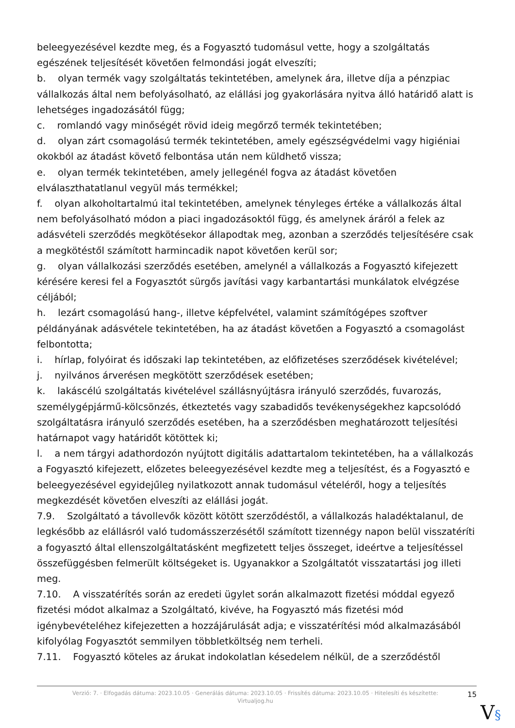beleegyezésével kezdte meg, és a Fogyasztó tudomásul vette, hogy a szolgáltatás egészének teljesítését követően felmondási jogát elveszíti;
b. olyan termék vagy szolgáltatás tekintetében, amelynek ára, illetve díja a pénzpiac vállalkozás által nem befolyásolható, az elállási jog gyakorlására nyitva álló határidő alatt is lehetséges ingadozásától függ;
c. romlandó vagy minőségét rövid ideig megőrző termék tekintetében;
d. olyan zárt csomagolású termék tekintetében, amely egészségvédelmi vagy higiéniai okokból az átadást követő felbontása után nem küldhető vissza;
e. olyan termék tekintetében, amely jellegénél fogva az átadást követően elválaszthatatlanul vegyül más termékkel;
f. olyan alkoholtartalmú ital tekintetében, amelynek tényleges értéke a vállalkozás által nem befolyásolható módon a piaci ingadozásoktól függ, és amelynek áráról a felek az adásvételi szerződés megkötésekor állapodtak meg, azonban a szerződés teljesítésére csak a megkötéstől számított harmincadik napot követően kerül sor;
g. olyan vállalkozási szerződés esetében, amelynél a vállalkozás a Fogyasztó kifejezett kérésére keresi fel a Fogyasztót sürgős javítási vagy karbantartási munkálatok elvégzése céljából;
h. lezárt csomagolású hang-, illetve képfelvétel, valamint számítógépes szoftver példányának adásvétele tekintetében, ha az átadást követően a Fogyasztó a csomagolást felbontotta;
i. hírlap, folyóirat és időszaki lap tekintetében, az előfizetéses szerződések kivételével;
j. nyilvános árverésen megkötött szerződések esetében;
k. lakáscélú szolgáltatás kivételével szállásnyújtásra irányuló szerződés, fuvarozás, személygépjármű-kölcsönzés, étkeztetés vagy szabadidős tevékenységekhez kapcsolódó szolgáltatásra irányuló szerződés esetében, ha a szerződésben meghatározott teljesítési határnapot vagy határidőt kötöttek ki;
l. a nem tárgyi adathordozón nyújtott digitális adattartalom tekintetében, ha a vállalkozás a Fogyasztó kifejezett, előzetes beleegyezésével kezdte meg a teljesítést, és a Fogyasztó e beleegyezésével egyidejűleg nyilatkozott annak tudomásul vételéről, hogy a teljesítés megkezdését követően elveszíti az elállási jogát.
7.9. Szolgáltató a távollevők között kötött szerződéstől, a vállalkozás haladéktalanul, de legkésőbb az elállásról való tudomásszerzésétől számított tizennégy napon belül visszatéríti a fogyasztó által ellenszolgáltatásként megfizetett teljes összeget, ideértve a teljesítéssel összefüggésben felmerült költségeket is. Ugyanakkor a Szolgáltatót visszatartási jog illeti meg.
7.10. A visszatérítés során az eredeti ügylet során alkalmazott fizetési móddal egyező fizetési módot alkalmaz a Szolgáltató, kivéve, ha Fogyasztó más fizetési mód igénybevételéhez kifejezetten a hozzájárulását adja; e visszatérítési mód alkalmazásából kifolyólag Fogyasztót semmilyen többletköltség nem terheli.
7.11. Fogyasztó köteles az árukat indokolatlan késedelem nélkül, de a szerződéstől
Verzió: 7. · Elfogadás dátuma: 2023.10.05 · Generálás dátuma: 2023.10.05 · Frissítés dátuma: 2023.10.05 · Hitelesíti és készítette: Virtualjog.hu
15
V§